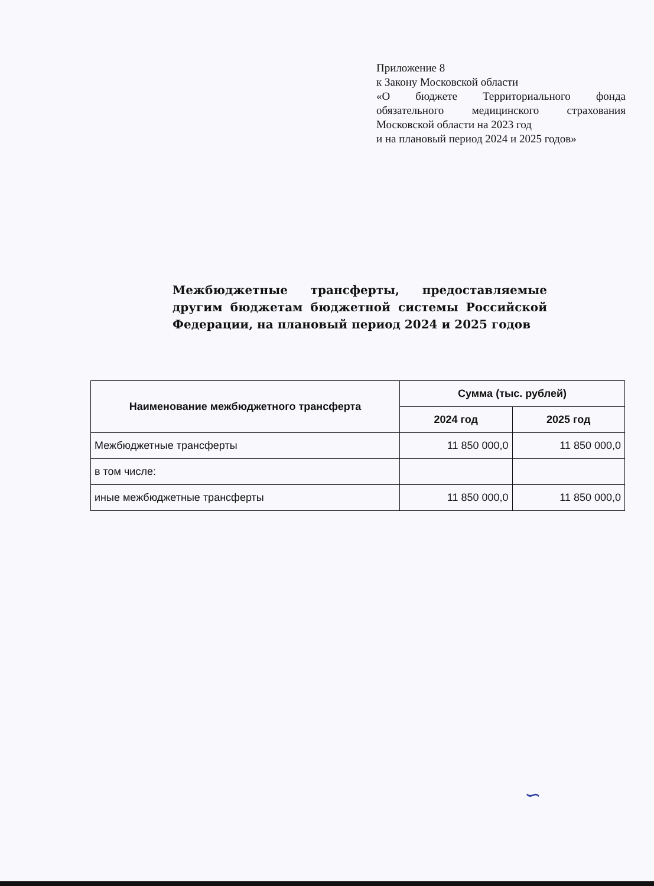Приложение 8
к Закону Московской области
«О бюджете Территориального фонда обязательного медицинского страхования Московской области на 2023 год
и на плановый период 2024 и 2025 годов»
Межбюджетные трансферты, предоставляемые другим бюджетам бюджетной системы Российской Федерации, на плановый период 2024 и 2025 годов
| Наименование межбюджетного трансферта | Сумма (тыс. рублей) | |
| --- | --- | --- |
| | 2024 год | 2025 год |
| Межбюджетные трансферты | 11 850 000,0 | 11 850 000,0 |
| в том числе: | | |
| иные межбюджетные трансферты | 11 850 000,0 | 11 850 000,0 |
∽